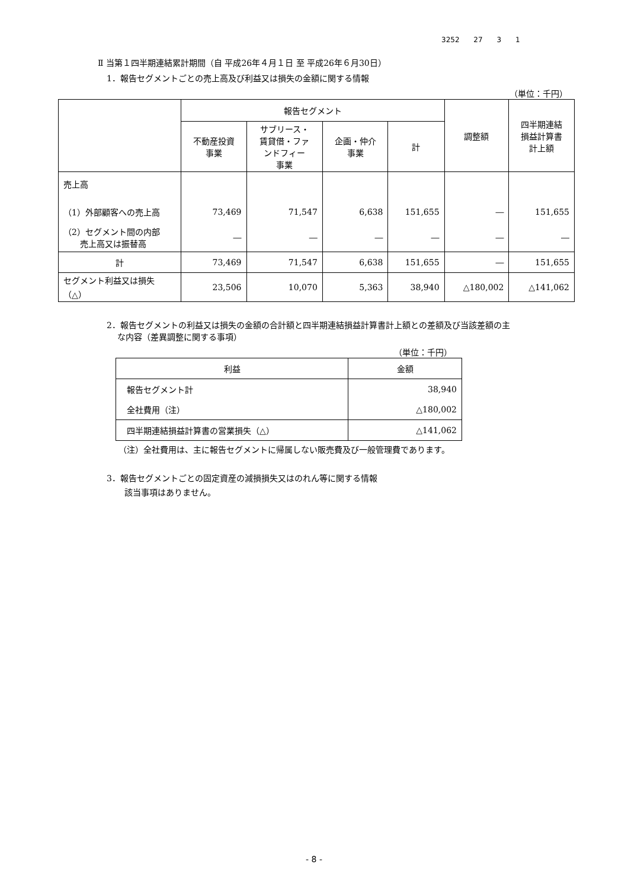3252 27 3 1
Ⅱ 当第１四半期連結累計期間（自 平成26年４月１日 至 平成26年６月30日）
1．報告セグメントごとの売上高及び利益又は損失の金額に関する情報
（単位：千円）
| | 報告セグメント | | | | 調整額 | 四半期連結 損益計算書 計上額 |
| --- | --- | --- | --- | --- | --- | --- |
| | 不動産投資 事業 | サブリース・ 賃貸借・ファ ンドフィー 事業 | 企画・仲介 事業 | 計 | | |
| 売上高 | | | | | | |
| （1）外部顧客への売上高 | 73,469 | 71,547 | 6,638 | 151,655 | ― | 151,655 |
| （2）セグメント間の内部 売上高又は振替高 | ― | ― | ― | ― | ― | ― |
| 計 | 73,469 | 71,547 | 6,638 | 151,655 | ― | 151,655 |
| セグメント利益又は損失 （△） | 23,506 | 10,070 | 5,363 | 38,940 | △180,002 | △141,062 |
2．報告セグメントの利益又は損失の金額の合計額と四半期連結損益計算書計上額との差額及び当該差額の主
　 な内容（差異調整に関する事項）
（単位：千円）
| 利益 | 金額 |
| --- | --- |
| 報告セグメント計 | 38,940 |
| 全社費用（注） | △180,002 |
| 四半期連結損益計算書の営業損失（△） | △141,062 |
（注）全社費用は、主に報告セグメントに帰属しない販売費及び一般管理費であります。
3．報告セグメントごとの固定資産の減損損失又はのれん等に関する情報
該当事項はありません。
- 8 -